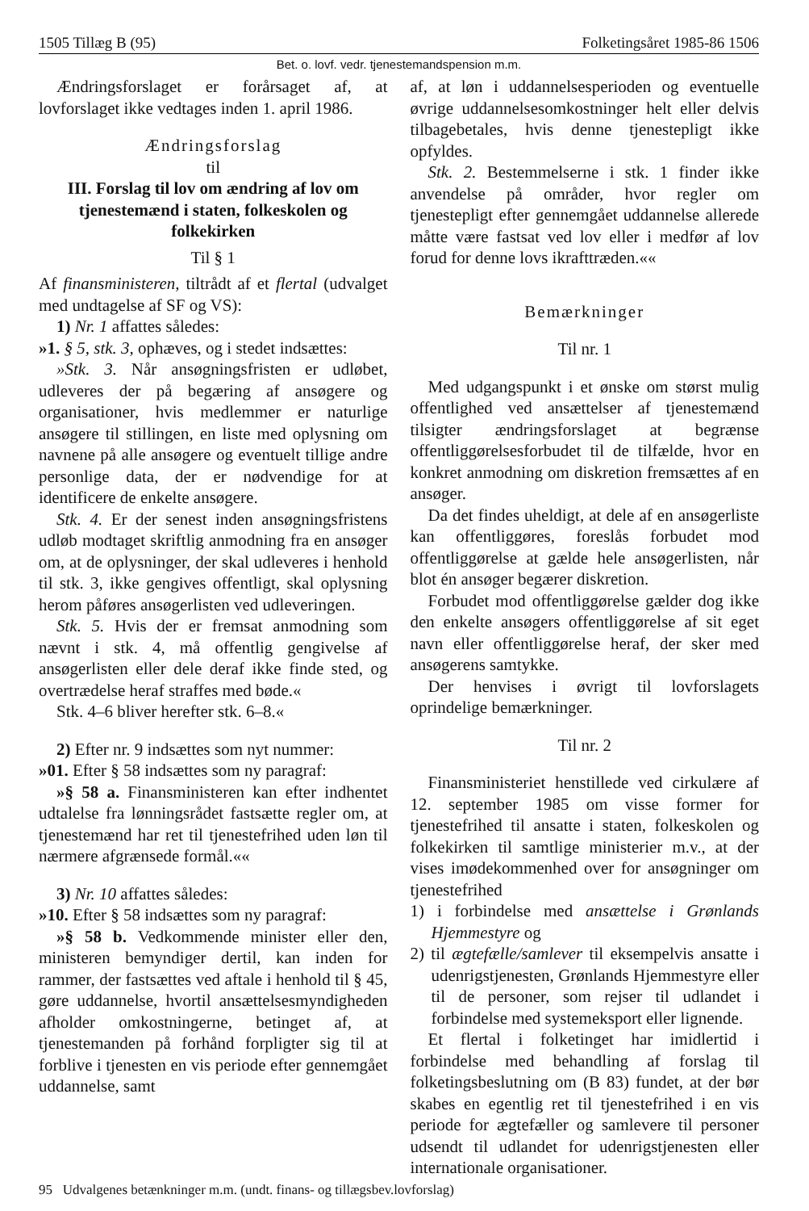1505 Tillæg B (95) Folketingsåret 1985-86 1506
Bet. o. lovf. vedr. tjenestemandspension m.m.
Ændringsforslaget er forårsaget af, at lovforslaget ikke vedtages inden 1. april 1986.
Ændringsforslag
til
III. Forslag til lov om ændring af lov om tjenestemænd i staten, folkeskolen og folkekirken
Til § 1
Af finansministeren, tiltrådt af et flertal (udvalget med undtagelse af SF og VS):
1) Nr. 1 affattes således:
»1. § 5, stk. 3, ophæves, og i stedet indsættes:
»Stk. 3. Når ansøgningsfristen er udløbet, udleveres der på begæring af ansøgere og organisationer, hvis medlemmer er naturlige ansøgere til stillingen, en liste med oplysning om navnene på alle ansøgere og eventuelt tillige andre personlige data, der er nødvendige for at identificere de enkelte ansøgere.
Stk. 4. Er der senest inden ansøgningsfristens udløb modtaget skriftlig anmodning fra en ansøger om, at de oplysninger, der skal udleveres i henhold til stk. 3, ikke gengives offentligt, skal oplysning herom påføres ansøgerlisten ved udleveringen.
Stk. 5. Hvis der er fremsat anmodning som nævnt i stk. 4, må offentlig gengivelse af ansøgerlisten eller dele deraf ikke finde sted, og overtrædelse heraf straffes med bøde.«
Stk. 4–6 bliver herefter stk. 6–8.«
2) Efter nr. 9 indsættes som nyt nummer:
»01. Efter § 58 indsættes som ny paragraf:
»§ 58 a. Finansministeren kan efter indhentet udtalelse fra lønningsrådet fastsætte regler om, at tjenestemænd har ret til tjenestefrihed uden løn til nærmere afgrænsede formål.««
3) Nr. 10 affattes således:
»10. Efter § 58 indsættes som ny paragraf:
»§ 58 b. Vedkommende minister eller den, ministeren bemyndiger dertil, kan inden for rammer, der fastsættes ved aftale i henhold til § 45, gøre uddannelse, hvortil ansættelsesmyndigheden afholder omkostningerne, betinget af, at tjenestemanden på forhånd forpligter sig til at forblive i tjenesten en vis periode efter gennemgået uddannelse, samt
af, at løn i uddannelsesperioden og eventuelle øvrige uddannelsesomkostninger helt eller delvis tilbagebetales, hvis denne tjenestepligt ikke opfyldes.
Stk. 2. Bestemmelserne i stk. 1 finder ikke anvendelse på områder, hvor regler om tjenestepligt efter gennemgået uddannelse allerede måtte være fastsat ved lov eller i medfør af lov forud for denne lovs ikrafttræden.««
Bemærkninger
Til nr. 1
Med udgangspunkt i et ønske om størst mulig offentlighed ved ansættelser af tjenestemænd tilsigter ændringsforslaget at begrænse offentliggørelsesforbudet til de tilfælde, hvor en konkret anmodning om diskretion fremsættes af en ansøger.
Da det findes uheldigt, at dele af en ansøgerliste kan offentliggøres, foreslås forbudet mod offentliggørelse at gælde hele ansøgerlisten, når blot én ansøger begærer diskretion.
Forbudet mod offentliggørelse gælder dog ikke den enkelte ansøgers offentliggørelse af sit eget navn eller offentliggørelse heraf, der sker med ansøgerens samtykke.
Der henvises i øvrigt til lovforslagets oprindelige bemærkninger.
Til nr. 2
Finansministeriet henstillede ved cirkulære af 12. september 1985 om visse former for tjenestefrihed til ansatte i staten, folkeskolen og folkekirken til samtlige ministerier m.v., at der vises imødekommenhed over for ansøgninger om tjenestefrihed
1) i forbindelse med ansættelse i Grønlands Hjemmestyre og
2) til ægtefælle/samlever til eksempelvis ansatte i udenrigstjenesten, Grønlands Hjemmestyre eller til de personer, som rejser til udlandet i forbindelse med systemeksport eller lignende.
Et flertal i folketinget har imidlertid i forbindelse med behandling af forslag til folketingsbeslutning om (B 83) fundet, at der bør skabes en egentlig ret til tjenestefrihed i en vis periode for ægtefæller og samlevere til personer udsendt til udlandet for udenrigstjenesten eller internationale organisationer.
95 Udvalgenes betænkninger m.m. (undt. finans- og tillægsbev.lovforslag)